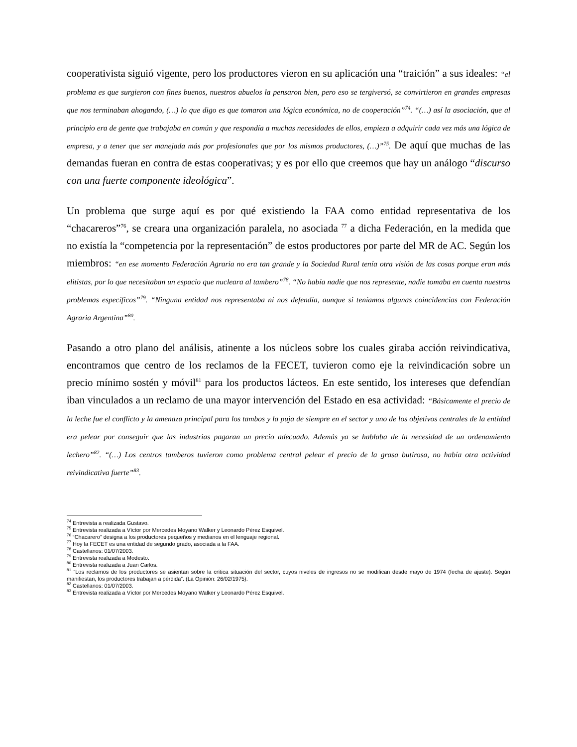cooperativista siguió vigente, pero los productores vieron en su aplicación una “traición” a sus ideales: “el problema es que surgieron con fines buenos, nuestros abuelos la pensaron bien, pero eso se tergiversó, se convirtieron en grandes empresas que nos terminaban ahogando, (…) lo que digo es que tomaron una lógica económica, no de cooperación”<sup>74</sup>. “(…) así la asociación, que al principio era de gente que trabajaba en común y que respondía a muchas necesidades de ellos, empieza a adquirir cada vez más una lógica de empresa, y a tener que ser manejada más por profesionales que por los mismos productores, (…)”<sup>75</sup>. De aquí que muchas de las demandas fueran en contra de estas cooperativas; y es por ello que creemos que hay un análogo “discurso con una fuerte componente ideológica”.
Un problema que surge aquí es por qué existiendo la FAA como entidad representativa de los “chacareros”<sup>76</sup>, se creara una organización paralela, no asociada <sup>77</sup> a dicha Federación, en la medida que no existía la “competencia por la representación” de estos productores por parte del MR de AC. Según los miembros: “en ese momento Federación Agraria no era tan grande y la Sociedad Rural tenía otra visión de las cosas porque eran más elitistas, por lo que necesitaban un espacio que nucleara al tambero”<sup>78</sup>. “No había nadie que nos represente, nadie tomaba en cuenta nuestros problemas específicos”<sup>79</sup>. “Ninguna entidad nos representaba ni nos defendía, aunque si teníamos algunas coincidencias con Federación Agraria Argentina”<sup>80</sup>.
Pasando a otro plano del análisis, atinente a los núcleos sobre los cuales giraba acción reivindicativa, encontramos que centro de los reclamos de la FECET, tuvieron como eje la reivindicación sobre un precio mínimo sostén y móvil<sup>81</sup> para los productos lácteos. En este sentido, los intereses que defendían iban vinculados a un reclamo de una mayor intervención del Estado en esa actividad: “Básicamente el precio de la leche fue el conflicto y la amenaza principal para los tambos y la puja de siempre en el sector y uno de los objetivos centrales de la entidad era pelear por conseguir que las industrias pagaran un precio adecuado. Además ya se hablaba de la necesidad de un ordenamiento lechero”<sup>82</sup>. “(…) Los centros tamberos tuvieron como problema central pelear el precio de la grasa butirosa, no había otra actividad reivindicativa fuerte”<sup>83</sup>.
<sup>74</sup> Entrevista a realizada Gustavo.
<sup>75</sup> Entrevista realizada a Víctor por Mercedes Moyano Walker y Leonardo Pérez Esquivel.
<sup>76</sup> “Chacarero” designa a los productores pequeños y medianos en el lenguaje regional.
<sup>77</sup> Hoy la FECET es una entidad de segundo grado, asociada a la FAA.
<sup>78</sup> Castellanos: 01/07/2003.
<sup>79</sup> Entrevista realizada a Modesto.
<sup>80</sup> Entrevista realizada a Juan Carlos.
<sup>81</sup> “Los reclamos de los productores se asientan sobre la crítica situación del sector, cuyos niveles de ingresos no se modifican desde mayo de 1974 (fecha de ajuste). Según manifiestan, los productores trabajan a pérdida”. (La Opinión: 26/02/1975).
<sup>82</sup> Castellanos: 01/07/2003.
<sup>83</sup> Entrevista realizada a Víctor por Mercedes Moyano Walker y Leonardo Pérez Esquivel.